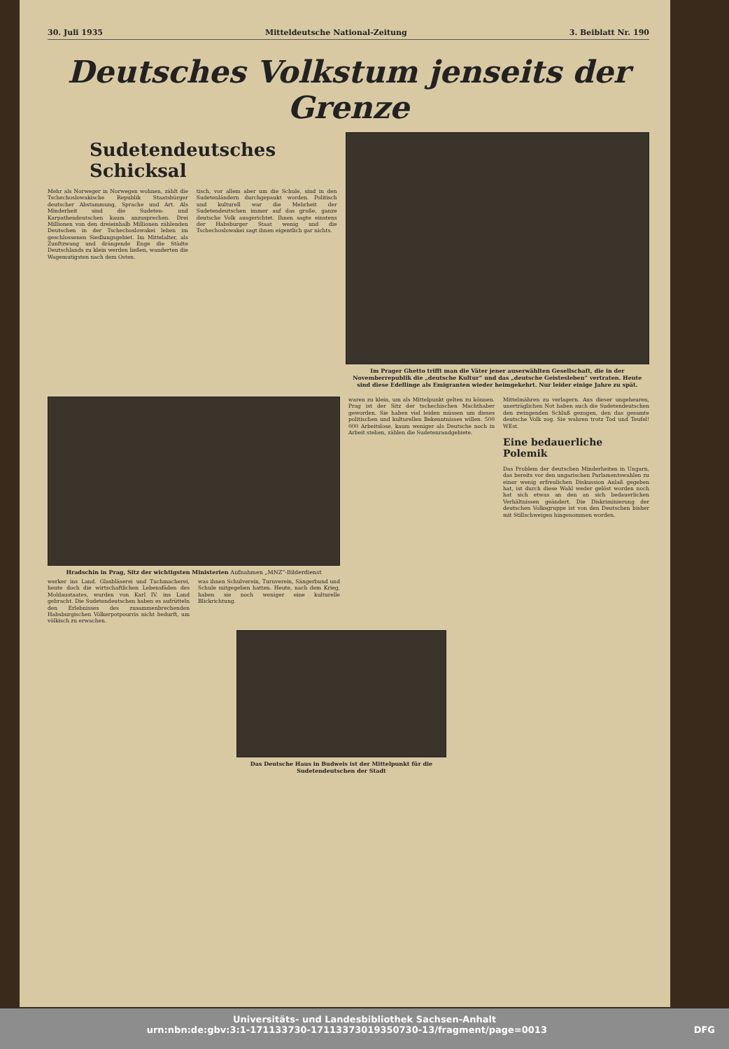30. Juli 1935 Mitteldeutsche National-Zeitung 3. Beiblatt Nr. 190
Deutsches Volkstum jenseits der Grenze
Sudetendeutsches Schicksal
Mehr als Norweger in Norwegen wohnen, zählt die Tschechoslowakische Republik Staatsbürger deutscher Abstammung, Sprache und Art. Als Minderheit sind die Sudeten- und Karpathendeutschen kaum anzusprechen. Drei Millionen von den dreieinhalb Millionen zählenden Deutschen in der Tschechoslowakei leben im geschlossenen Siedlungsgebiet. Im Mittelalter, als Zunftzwang und drängende Enge die Städte Deutschlands zu klein werden ließen, wanderten die Wagemutigsten nach dem Osten.
tisch, vor allem aber um die Schule, sind in den Sudetenländern durchgepaukt worden. Politisch und kulturell war die Mehrheit der Sudetendeutschen immer auf das große, ganze deutsche Volk ausgerichtet. Ihnen sagte einstens der Habsburger Staat wenig und die Tschechoslowakei sagt ihnen eigentlich gar nichts.
Im Prager Ghetto trifft man die Väter jener auserwählten Gesellschaft, die in der Novemberrepublik die „deutsche Kultur“ und das „deutsche Geistesleben“ vertraten. Heute sind diese Edellinge als Emigranten wieder heimgekehrt. Nur leider einige Jahre zu spät.
Hradschin in Prag, Sitz der wichtigsten Ministerien Aufnahmen „MNZ“-Bilderdienst
werker ins Land. Glasbläserei und Tuchmacherei, heute doch die wirtschaftlichen Lebensfäden des Moldaustaates, wurden von Karl IV. ins Land gebracht. Die Sudetendeutschen haben es aufrütteln den Erlebnisses des zusammenbrechenden Habsburgischen Völkerpotpourris nicht bedurft, um völkisch zu erwachen.
was ihnen Schulverein, Turnverein, Sängerbund und Schule mitgegeben hatten. Heute, nach dem Krieg, haben sie noch weniger eine kulturelle Blickrichtung.
waren zu klein, um als Mittelpunkt gelten zu können. Prag ist der Sitz der tschechischen Machthaber geworden. Sie haben viel leiden müssen um dieses politischen und kulturellen Bekenntnisses willen. 500 000 Arbeitslose, kaum weniger als Deutsche noch in Arbeit stehen, zählen die Sudetenrandgebiete.
Mittelmähren zu verlagern. Aus dieser ungeheuren, unerträglichen Not haben auch die Sudetendeutschen den zwingenden Schluß gezogen, den das gesamte deutsche Volk zog. Sie wahren trotz Tod und Teufel! WEst.
Eine bedauerliche Polemik
Das Problem der deutschen Minderheiten in Ungarn, das bereits vor den ungarischen Parlamentswahlen zu einer wenig erfreulichen Diskussion Anlaß gegeben hat, ist durch diese Wahl weder gelöst worden noch hat sich etwas an den an sich bedauerlichen Verhältnissen geändert. Die Diskriminierung der deutschen Volksgruppe ist von den Deutschen bisher mit Stillschweigen hingenommen worden.
Das Deutsche Haus in Budweis ist der Mittelpunkt für die Sudetendeutschen der Stadt
Universitäts- und Landesbibliothek Sachsen-Anhalt
urn:nbn:de:gbv:3:1-171133730-17113373019350730-13/fragment/page=0013 DFG